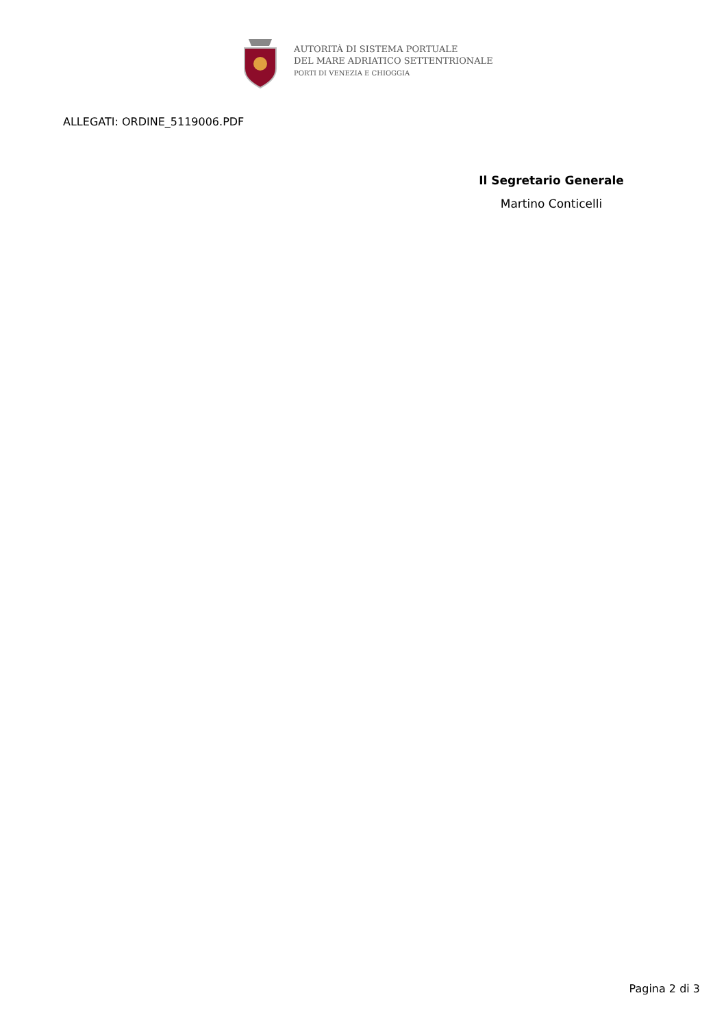AUTORITÀ DI SISTEMA PORTUALE
DEL MARE ADRIATICO SETTENTRIONALE
PORTI DI VENEZIA E CHIOGGIA
ALLEGATI: ORDINE_5119006.PDF
Il Segretario Generale
Martino Conticelli
Pagina 2 di 3